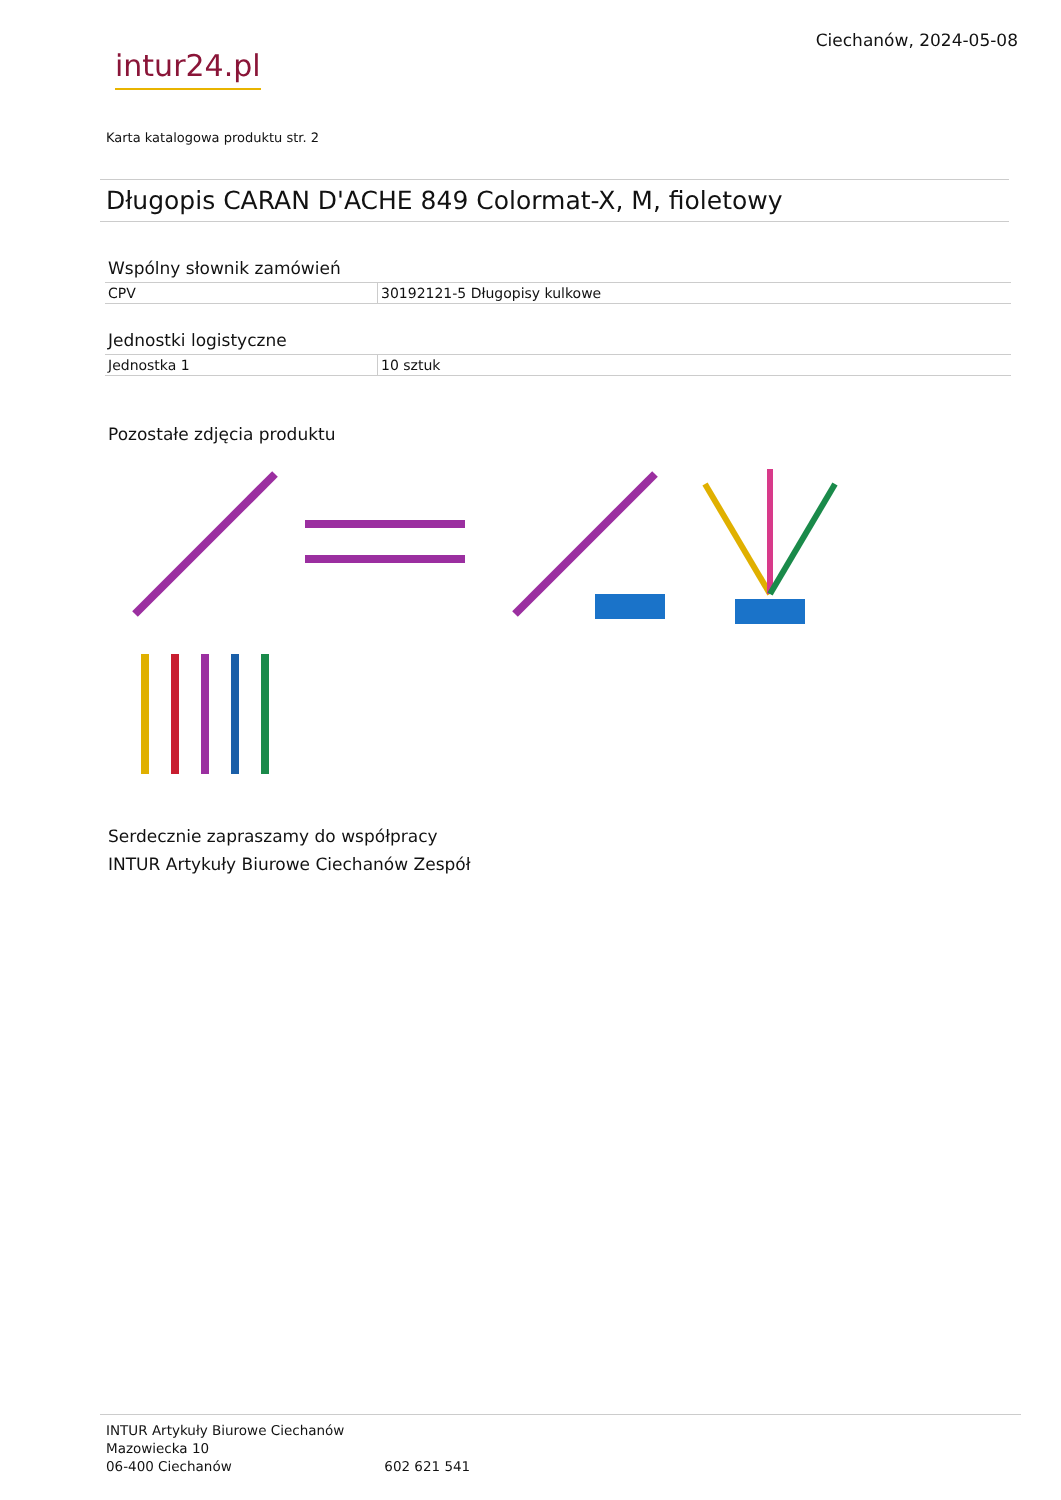intur24.pl
Ciechanów, 2024-05-08
Karta katalogowa produktu str. 2
Długopis CARAN D'ACHE 849 Colormat-X, M, fioletowy
Wspólny słownik zamówień
| CPV | 30192121-5 Długopisy kulkowe |
Jednostki logistyczne
| Jednostka 1 | 10 sztuk |
Pozostałe zdjęcia produktu
Serdecznie zapraszamy do współpracy
INTUR Artykuły Biurowe Ciechanów Zespół
INTUR Artykuły Biurowe Ciechanów
Mazowiecka 10
06-400 Ciechanów 602 621 541